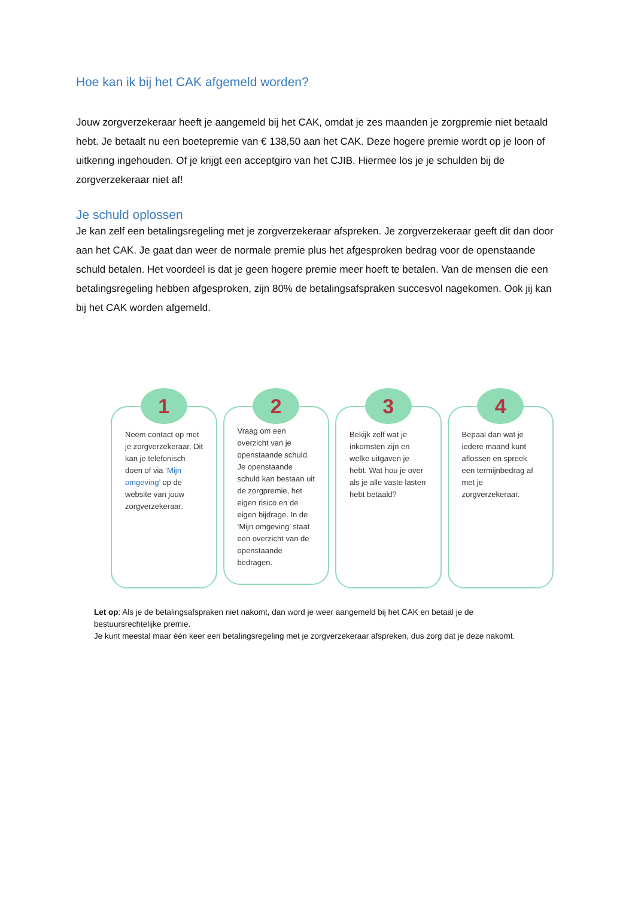Hoe kan ik bij het CAK afgemeld worden?
Jouw zorgverzekeraar heeft je aangemeld bij het CAK, omdat je zes maanden je zorgpremie niet betaald hebt. Je betaalt nu een boetepremie van € 138,50 aan het CAK. Deze hogere premie wordt op je loon of uitkering ingehouden. Of je krijgt een acceptgiro van het CJIB. Hiermee los je je schulden bij de zorgverzekeraar niet af!
Je schuld oplossen
Je kan zelf een betalingsregeling met je zorgverzekeraar afspreken. Je zorgverzekeraar geeft dit dan door aan het CAK. Je gaat dan weer de normale premie plus het afgesproken bedrag voor de openstaande schuld betalen. Het voordeel is dat je geen hogere premie meer hoeft te betalen. Van de mensen die een betalingsregeling hebben afgesproken, zijn 80% de betalingsafspraken succesvol nagekomen. Ook jij kan bij het CAK worden afgemeld.
1
Neem contact op met je zorgverzekeraar. Dit kan je telefonisch doen of via ‘Mijn omgeving’ op de website van jouw zorgverzekeraar.
2
Vraag om een overzicht van je openstaande schuld. Je openstaande schuld kan bestaan uit de zorgpremie, het eigen risico en de eigen bijdrage. In de ‘Mijn omgeving’ staat een overzicht van de openstaande bedragen.
3
Bekijk zelf wat je inkomsten zijn en welke uitgaven je hebt. Wat hou je over als je alle vaste lasten hebt betaald?
4
Bepaal dan wat je iedere maand kunt aflossen en spreek een termijnbedrag af met je zorgverzekeraar.
Let op: Als je de betalingsafspraken niet nakomt, dan word je weer aangemeld bij het CAK en betaal je de bestuursrechtelijke premie.
Je kunt meestal maar één keer een betalingsregeling met je zorgverzekeraar afspreken, dus zorg dat je deze nakomt.